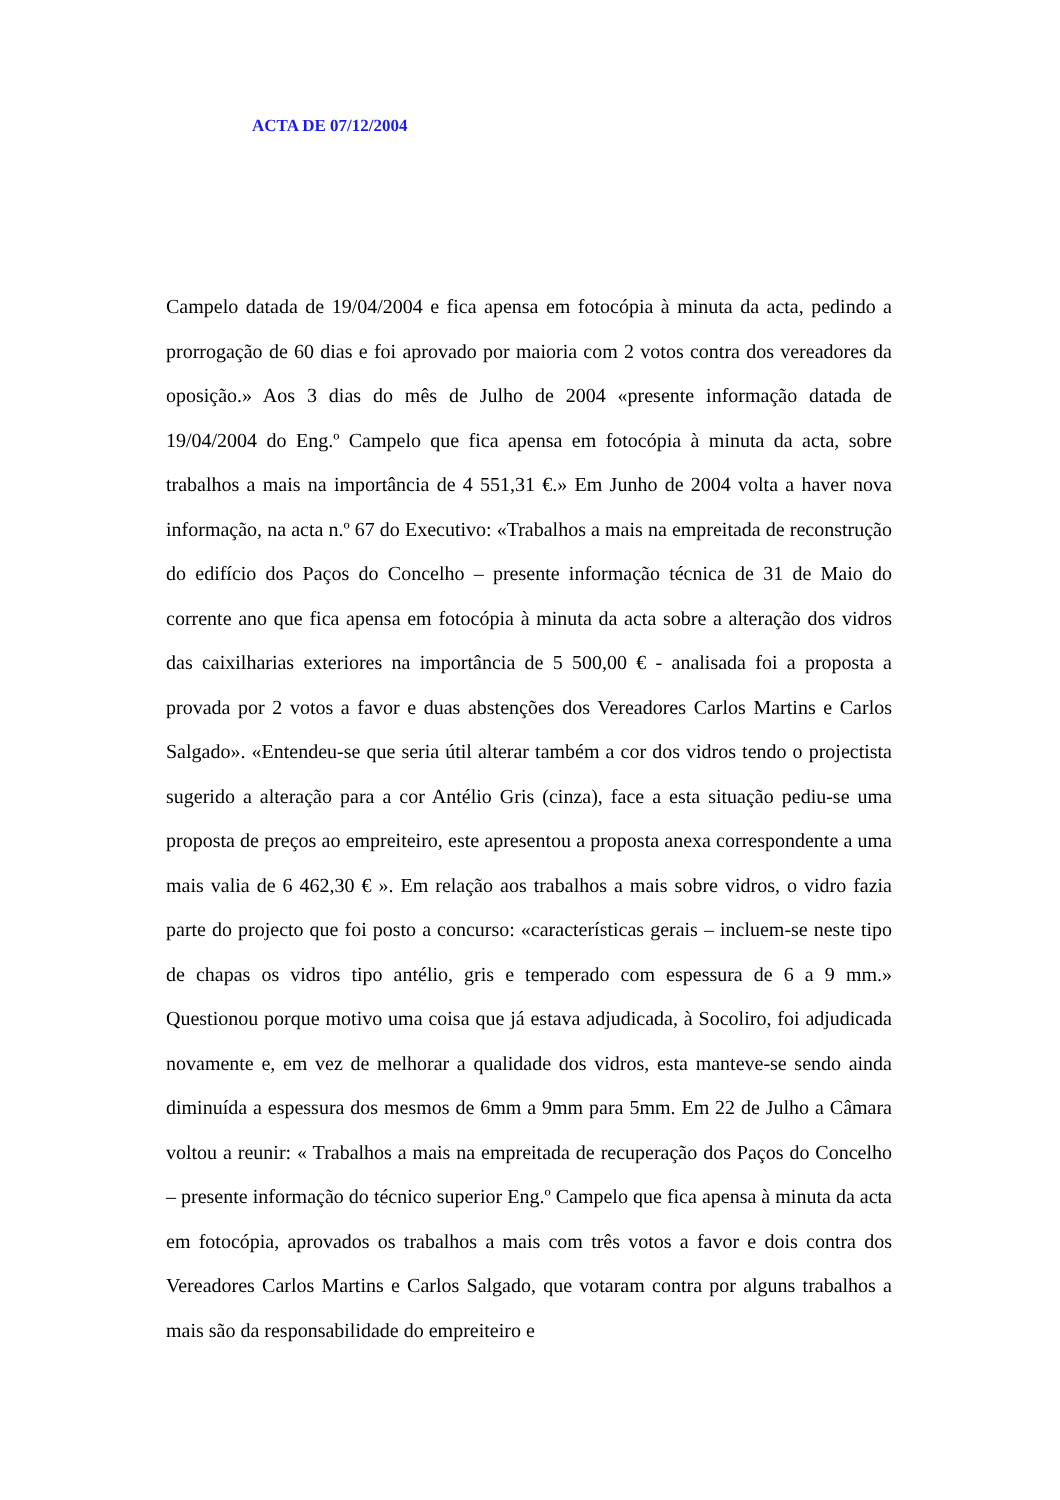ACTA DE 07/12/2004
Campelo datada de 19/04/2004 e fica apensa em fotocópia à minuta da acta, pedindo a prorrogação de 60 dias e foi aprovado por maioria com 2 votos contra dos vereadores da oposição.» Aos 3 dias do mês de Julho de 2004 «presente informação datada de 19/04/2004 do Eng.º Campelo que fica apensa em fotocópia à minuta da acta, sobre trabalhos a mais na importância de 4 551,31 €.» Em Junho de 2004 volta a haver nova informação, na acta n.º 67 do Executivo: «Trabalhos a mais na empreitada de reconstrução do edifício dos Paços do Concelho – presente informação técnica de 31 de Maio do corrente ano que fica apensa em fotocópia à minuta da acta sobre a alteração dos vidros das caixilharias exteriores na importância de 5 500,00 € - analisada foi a proposta a provada por 2 votos a favor e duas abstenções dos Vereadores Carlos Martins e Carlos Salgado». «Entendeu-se que seria útil alterar também a cor dos vidros tendo o projectista sugerido a alteração para a cor Antélio Gris (cinza), face a esta situação pediu-se uma proposta de preços ao empreiteiro, este apresentou a proposta anexa correspondente a uma mais valia de 6 462,30 € ». Em relação aos trabalhos a mais sobre vidros, o vidro fazia parte do projecto que foi posto a concurso: «características gerais – incluem-se neste tipo de chapas os vidros tipo antélio, gris e temperado com espessura de 6 a 9 mm.» Questionou porque motivo uma coisa que já estava adjudicada, à Socoliro, foi adjudicada novamente e, em vez de melhorar a qualidade dos vidros, esta manteve-se sendo ainda diminuída a espessura dos mesmos de 6mm a 9mm para 5mm. Em 22 de Julho a Câmara voltou a reunir: « Trabalhos a mais na empreitada de recuperação dos Paços do Concelho – presente informação do técnico superior Eng.º Campelo que fica apensa à minuta da acta em fotocópia, aprovados os trabalhos a mais com três votos a favor e dois contra dos Vereadores Carlos Martins e Carlos Salgado, que votaram contra por alguns trabalhos a mais são da responsabilidade do empreiteiro e